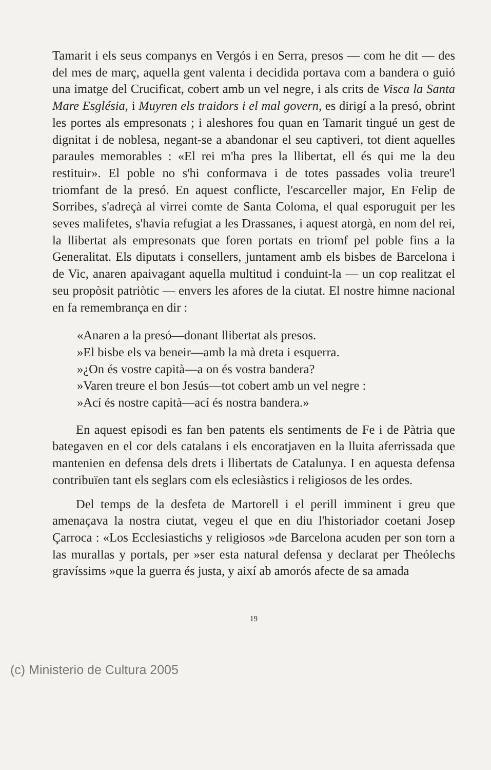Tamarit i els seus companys en Vergós i en Serra, presos — com he dit — des del mes de març, aquella gent valenta i decidida portava com a bandera o guió una imatge del Crucificat, cobert amb un vel negre, i als crits de Visca la Santa Mare Església, i Muyren els traidors i el mal govern, es dirigí a la presó, obrint les portes als empresonats ; i aleshores fou quan en Tamarit tingué un gest de dignitat i de noblesa, negant-se a abandonar el seu captiveri, tot dient aquelles paraules memorables : «El rei m'ha pres la llibertat, ell és qui me la deu restituir». El poble no s'hi conformava i de totes passades volia treure'l triomfant de la presó. En aquest conflicte, l'escarceller major, En Felip de Sorribes, s'adreçà al virrei comte de Santa Coloma, el qual esporuguit per les seves malifetes, s'havia refugiat a les Drassanes, i aquest atorgà, en nom del rei, la llibertat als empresonats que foren portats en triomf pel poble fins a la Generalitat. Els diputats i consellers, juntament amb els bisbes de Barcelona i de Vic, anaren apaivagant aquella multitud i conduint-la — un cop realitzat el seu propòsit patriòtic — envers les afores de la ciutat. El nostre himne nacional en fa remembrança en dir :
«Anaren a la presó—donant llibertat als presos.
»El bisbe els va beneir—amb la mà dreta i esquerra.
»¿On és vostre capità—a on és vostra bandera?
»Varen treure el bon Jesús—tot cobert amb un vel negre :
»Ací és nostre capità—ací és nostra bandera.»
En aquest episodi es fan ben patents els sentiments de Fe i de Pàtria que bategaven en el cor dels catalans i els encoratjaven en la lluita aferrissada que mantenien en defensa dels drets i llibertats de Catalunya. I en aquesta defensa contribuïen tant els seglars com els eclesiàstics i religiosos de les ordes.
Del temps de la desfeta de Martorell i el perill imminent i greu que amenaçava la nostra ciutat, vegeu el que en diu l'historiador coetani Josep Çarroca : «Los Ecclesiastichs y religiosos »de Barcelona acuden per son torn a las murallas y portals, per »ser esta natural defensa y declarat per Theólechs gravíssims »que la guerra és justa, y així ab amorós afecte de sa amada
19
(c) Ministerio de Cultura 2005